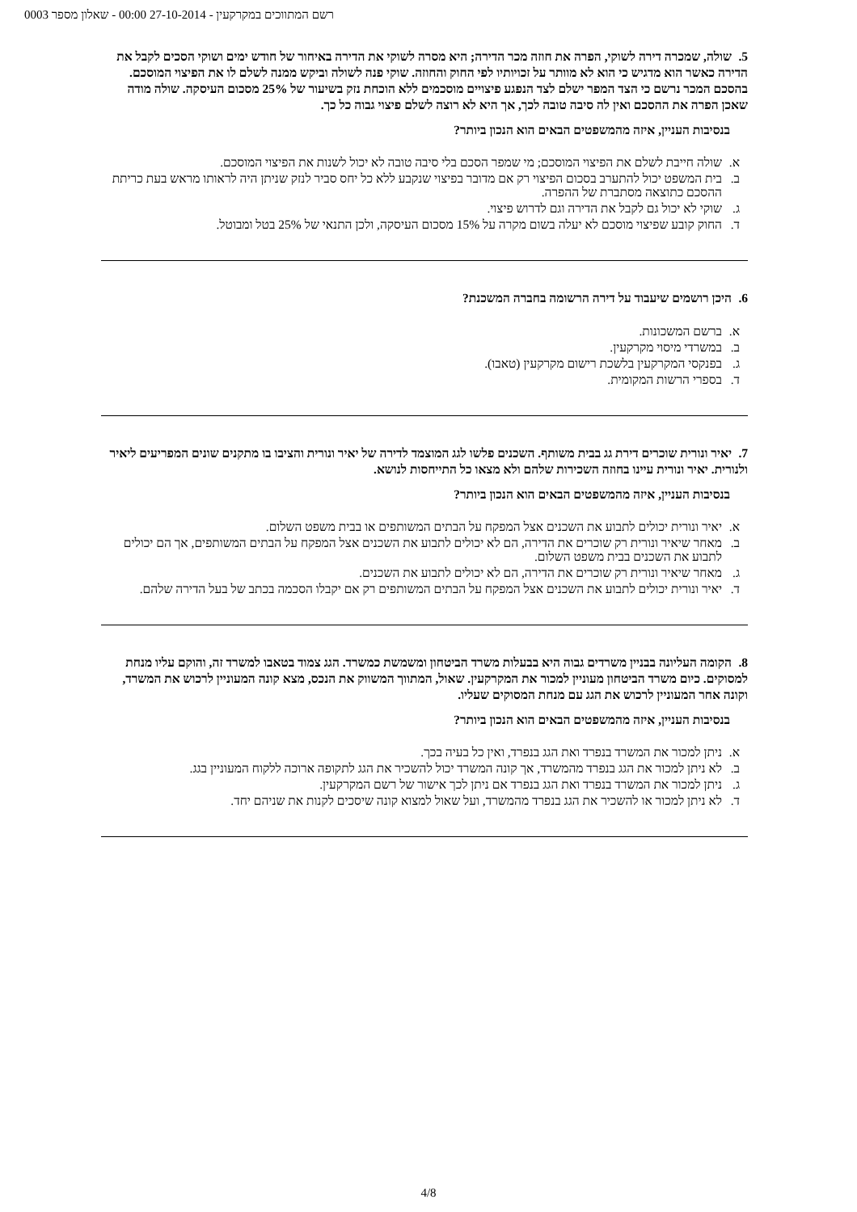רשם המתווכים במקרקעין - 27-10-2014 00:00 - שאלון מספר 0003
5. שולה, שמכרה דירה לשוקי, הפרה את חוזה מכר הדירה; היא מסרה לשוקי את הדירה באיחור של חודש ימים ושוקי הסכים לקבל את הדירה כאשר הוא מדגיש כי הוא לא מוותר על זכויותיו לפי החוק והחוזה. שוקי פנה לשולה וביקש ממנה לשלם לו את הפיצוי המוסכם. בהסכם המכר נרשם כי הצד המפר ישלם לצד הנפגע פיצויים מוסכמים ללא הוכחת נזק בשיעור של 25% מסכום העיסקה. שולה מודה שאכן הפרה את ההסכם ואין לה סיבה טובה לכך, אך היא לא רוצה לשלם פיצוי גבוה כל כך.
בנסיבות העניין, איזה מהמשפטים הבאים הוא הנכון ביותר?
א. שולה חייבת לשלם את הפיצוי המוסכם; מי שמפר הסכם בלי סיבה טובה לא יכול לשנות את הפיצוי המוסכם.
ב. בית המשפט יכול להתערב בסכום הפיצוי רק אם מדובר בפיצוי שנקבע ללא כל יחס סביר לנזק שניתן היה לראותו מראש בעת כריתת ההסכם כתוצאה מסתברת של ההפרה.
ג. שוקי לא יכול גם לקבל את הדירה וגם לדרוש פיצוי.
ד. החוק קובע שפיצוי מוסכם לא יעלה בשום מקרה על 15% מסכום העיסקה, ולכן התנאי של 25% בטל ומבוטל.
6. היכן רושמים שיעבוד על דירה הרשומה בחברה המשכנת?
א. ברשם המשכונות.
ב. במשרדי מיסוי מקרקעין.
ג. בפנקסי המקרקעין בלשכת רישום מקרקעין (טאבו).
ד. בספרי הרשות המקומית.
7. יאיר ונורית שוכרים דירת גג בבית משותף. השכנים פלשו לגג המוצמד לדירה של יאיר ונורית והציבו בו מתקנים שונים המפריעים ליאיר ולנורית. יאיר ונורית עיינו בחוזה השכירות שלהם ולא מצאו כל התייחסות לנושא.
בנסיבות העניין, איזה מהמשפטים הבאים הוא הנכון ביותר?
א. יאיר ונורית יכולים לתבוע את השכנים אצל המפקח על הבתים המשותפים או בבית משפט השלום.
ב. מאחר שיאיר ונורית רק שוכרים את הדירה, הם לא יכולים לתבוע את השכנים אצל המפקח על הבתים המשותפים, אך הם יכולים לתבוע את השכנים בבית משפט השלום.
ג. מאחר שיאיר ונורית רק שוכרים את הדירה, הם לא יכולים לתבוע את השכנים.
ד. יאיר ונורית יכולים לתבוע את השכנים אצל המפקח על הבתים המשותפים רק אם יקבלו הסכמה בכתב של בעל הדירה שלהם.
8. הקומה העליונה בבניין משרדים גבוה היא בבעלות משרד הביטחון ומשמשת כמשרד. הגג צמוד בטאבו למשרד זה, והוקם עליו מנחת למסוקים. כיום משרד הביטחון מעוניין למכור את המקרקעין. שאול, המתווך המשווק את הנכס, מצא קונה המעוניין לרכוש את המשרד, וקונה אחר המעוניין לרכוש את הגג עם מנחת המסוקים שעליו.
בנסיבות העניין, איזה מהמשפטים הבאים הוא הנכון ביותר?
א. ניתן למכור את המשרד בנפרד ואת הגג בנפרד, ואין כל בעיה בכך.
ב. לא ניתן למכור את הגג בנפרד מהמשרד, אך קונה המשרד יכול להשכיר את הגג לתקופה ארוכה ללקוח המעוניין בגג.
ג. ניתן למכור את המשרד בנפרד ואת הגג בנפרד אם ניתן לכך אישור של רשם המקרקעין.
ד. לא ניתן למכור או להשכיר את הגג בנפרד מהמשרד, ועל שאול למצוא קונה שיסכים לקנות את שניהם יחד.
4/8